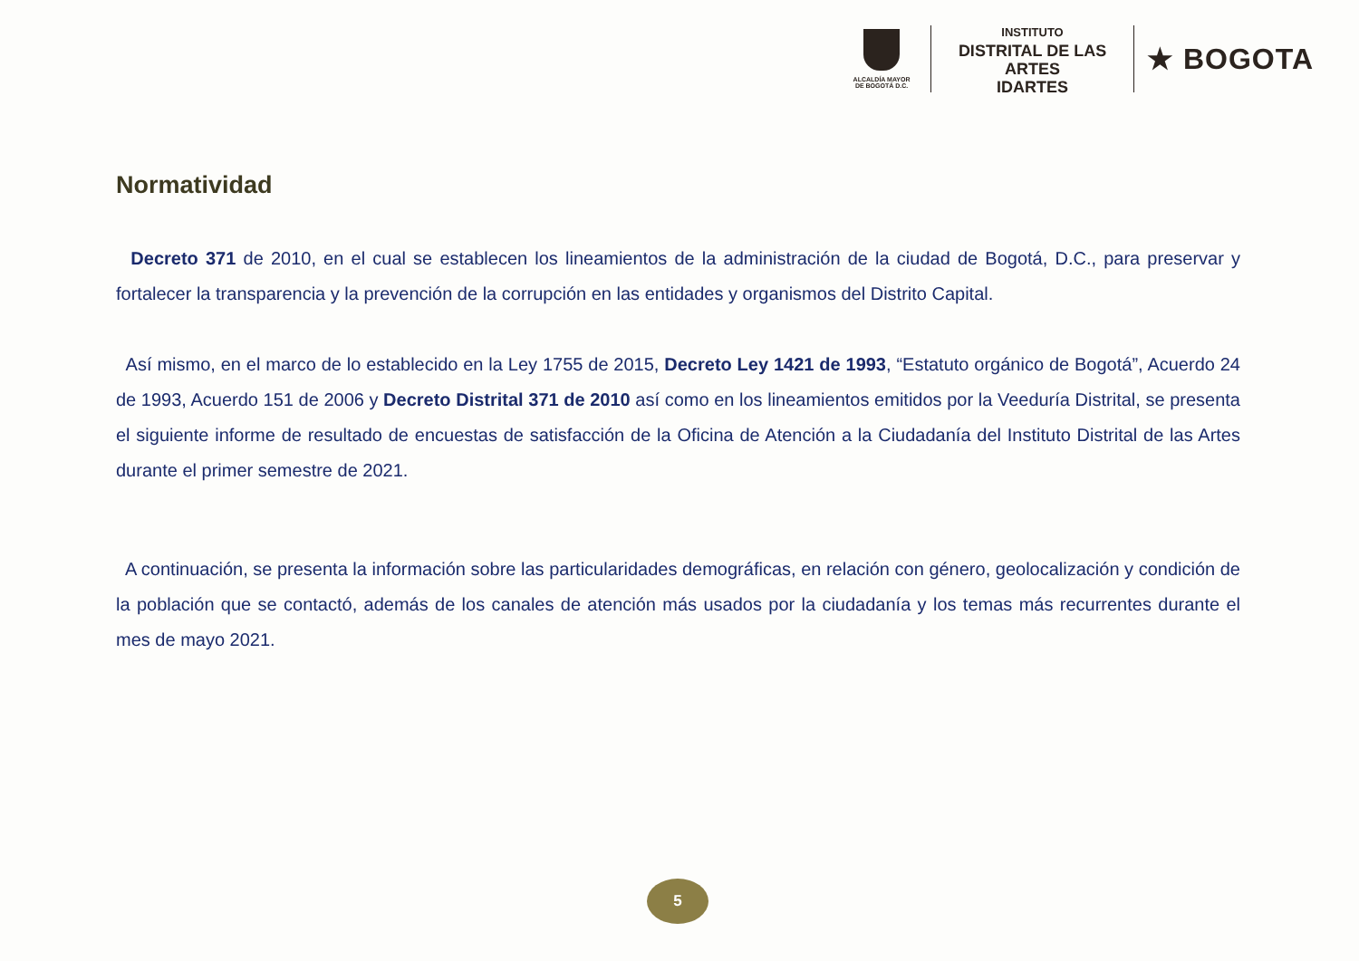ALCALDÍA MAYOR
DE BOGOTÁ D.C.
INSTITUTO
DISTRITAL DE LAS ARTES
IDARTES
★ BOGOTA
Normatividad
Decreto 371 de 2010, en el cual se establecen los lineamientos de la administración de la ciudad de Bogotá, D.C., para preservar y fortalecer la transparencia y la prevención de la corrupción en las entidades y organismos del Distrito Capital.
Así mismo, en el marco de lo establecido en la Ley 1755 de 2015, Decreto Ley 1421 de 1993, “Estatuto orgánico de Bogotá”, Acuerdo 24 de 1993, Acuerdo 151 de 2006 y Decreto Distrital 371 de 2010 así como en los lineamientos emitidos por la Veeduría Distrital, se presenta el siguiente informe de resultado de encuestas de satisfacción de la Oficina de Atención a la Ciudadanía del Instituto Distrital de las Artes durante el primer semestre de 2021.
A continuación, se presenta la información sobre las particularidades demográficas, en relación con género, geolocalización y condición de la población que se contactó, además de los canales de atención más usados por la ciudadanía y los temas más recurrentes durante el mes de mayo 2021.
5